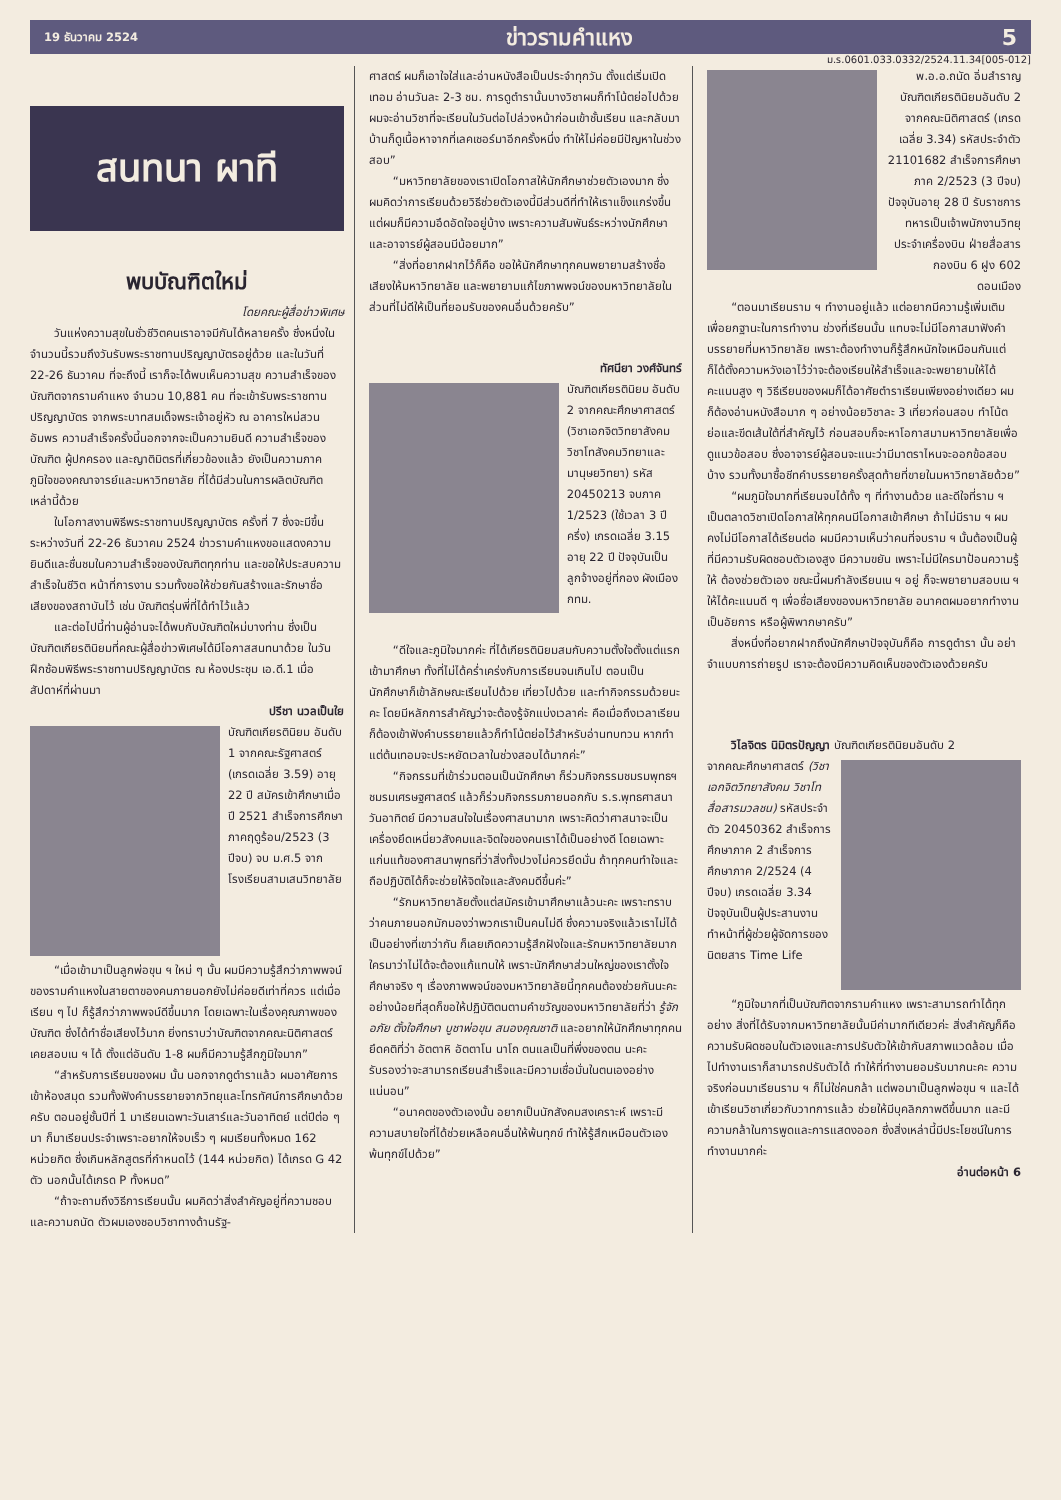19 ธันวาคม 2524 ข่าวรามคำแหง 5
ม.ร.0601.033.0332/2524.11.34[005-012]
สนทนา ผาที
พบบัณฑิตใหม่
โดยคณะผู้สื่อข่าวพิเศษ
วันแห่งความสุขในชั่วชีวิตคนเราอาจมีกันได้หลายครั้ง ซึ่งหนึ่งในจำนวนนี้รวมถึงวันรับพระราชทานปริญญาบัตรอยู่ด้วย และในวันที่ 22-26 ธันวาคม ที่จะถึงนี้ เราก็จะได้พบเห็นความสุข ความสำเร็จของบัณฑิตจากรามคำแหง จำนวน 10,881 คน ที่จะเข้ารับพระราชทานปริญญาบัตร จากพระบาทสมเด็จพระเจ้าอยู่หัว ณ อาคารใหม่สวนอัมพร ความสำเร็จครั้งนี้นอกจากจะเป็นความยินดี ความสำเร็จของบัณฑิต ผู้ปกครอง และญาติมิตรที่เกี่ยวข้องแล้ว ยังเป็นความภาคภูมิใจของคณาจารย์และมหาวิทยาลัย ที่ได้มีส่วนในการผลิตบัณฑิตเหล่านี้ด้วย
ในโอกาสงานพิธีพระราชทานปริญญาบัตร ครั้งที่ 7 ซึ่งจะมีขึ้นระหว่างวันที่ 22-26 ธันวาคม 2524 ข่าวรามคำแหงขอแสดงความยินดีและชื่นชมในความสำเร็จของบัณฑิตทุกท่าน และขอให้ประสบความสำเร็จในชีวิต หน้าที่การงาน รวมทั้งขอให้ช่วยกันสร้างและรักษาชื่อเสียงของสถาบันไว้ เช่น บัณฑิตรุ่นพี่ที่ได้ทำไว้แล้ว
และต่อไปนี้ท่านผู้อ่านจะได้พบกับบัณฑิตใหม่บางท่าน ซึ่งเป็นบัณฑิตเกียรตินิยมที่คณะผู้สื่อข่าวพิเศษได้มีโอกาสสนทนาด้วย ในวันฝึกซ้อมพิธีพระราชทานปริญญาบัตร ณ ห้องประชุม เอ.ดี.1 เมื่อสัปดาห์ที่ผ่านมา
ปรีชา นวลเป็นใย
บัณฑิตเกียรตินิยม อันดับ 1 จากคณะรัฐศาสตร์ (เกรดเฉลี่ย 3.59) อายุ 22 ปี สมัครเข้าศึกษาเมื่อปี 2521 สำเร็จการศึกษาภาคฤดูร้อน/2523 (3 ปีจบ) จบ ม.ศ.5 จากโรงเรียนสามเสนวิทยาลัย
“เมื่อเข้ามาเป็นลูกพ่อขุน ฯ ใหม่ ๆ นั้น ผมมีความรู้สึกว่าภาพพจน์ของรามคำแหงในสายตาของคนภายนอกยังไม่ค่อยดีเท่าที่ควร แต่เมื่อเรียน ๆ ไป ก็รู้สึกว่าภาพพจน์ดีขึ้นมาก โดยเฉพาะในเรื่องคุณภาพของบัณฑิต ซึ่งได้ทำชื่อเสียงไว้มาก ยิ่งทราบว่าบัณฑิตจากคณะนิติศาสตร์ เคยสอบเน ฯ ได้ ตั้งแต่อันดับ 1-8 ผมก็มีความรู้สึกภูมิใจมาก”
“สำหรับการเรียนของผม นั้น นอกจากดูตำราแล้ว ผมอาศัยการเข้าห้องสมุด รวมทั้งฟังคำบรรยายจากวิทยุและโทรทัศน์การศึกษาด้วยครับ ตอนอยู่ชั้นปีที่ 1 มาเรียนเฉพาะวันเสาร์และวันอาทิตย์ แต่ปีต่อ ๆ มา ก็มาเรียนประจำเพราะอยากให้จบเร็ว ๆ ผมเรียนทั้งหมด 162 หน่วยกิต ซึ่งเกินหลักสูตรที่กำหนดไว้ (144 หน่วยกิต) ได้เกรด G 42 ตัว นอกนั้นได้เกรด P ทั้งหมด”
“ถ้าจะถามถึงวิธีการเรียนนั้น ผมคิดว่าสิ่งสำคัญอยู่ที่ความชอบและความถนัด ตัวผมเองชอบวิชาทางด้านรัฐ-
ศาสตร์ ผมก็เอาใจใส่และอ่านหนังสือเป็นประจำทุกวัน ตั้งแต่เริ่มเปิดเทอม อ่านวันละ 2-3 ชม. การดูตำรานั้นบางวิชาผมก็ทำโน้ตย่อไปด้วย ผมจะอ่านวิชาที่จะเรียนในวันต่อไปล่วงหน้าก่อนเข้าชั้นเรียน และกลับมาบ้านก็ดูเนื้อหาจากที่เลคเชอร์มาอีกครั้งหนึ่ง ทำให้ไม่ค่อยมีปัญหาในช่วงสอบ”
“มหาวิทยาลัยของเราเปิดโอกาสให้นักศึกษาช่วยตัวเองมาก ซึ่งผมคิดว่าการเรียนด้วยวิธีช่วยตัวเองนี้มีส่วนดีที่ทำให้เราแข็งแกร่งขึ้น แต่ผมก็มีความอึดอัดใจอยู่บ้าง เพราะความสัมพันธ์ระหว่างนักศึกษาและอาจารย์ผู้สอนมีน้อยมาก”
“สิ่งที่อยากฝากไว้ก็คือ ขอให้นักศึกษาทุกคนพยายามสร้างชื่อเสียงให้มหาวิทยาลัย และพยายามแก้ไขภาพพจน์ของมหาวิทยาลัยในส่วนที่ไม่ดีให้เป็นที่ยอมรับของคนอื่นด้วยครับ”
ทัศนียา วงศ์จันทร์
บัณฑิตเกียรตินิยม อันดับ 2 จากคณะศึกษาศาสตร์ (วิชาเอกจิตวิทยาสังคม วิชาโทสังคมวิทยาและมานุษยวิทยา) รหัส 20450213 จบภาค 1/2523 (ใช้เวลา 3 ปีครึ่ง) เกรดเฉลี่ย 3.15 อายุ 22 ปี ปัจจุบันเป็นลูกจ้างอยู่ที่กอง ผังเมือง กทม.
“ดีใจและภูมิใจมากค่ะ ที่ได้เกียรตินิยมสมกับความตั้งใจตั้งแต่แรกเข้ามาศึกษา ทั้งที่ไม่ได้คร่ำเคร่งกับการเรียนจนเกินไป ตอนเป็นนักศึกษาก็เข้าลักษณะเรียนไปด้วย เที่ยวไปด้วย และทำกิจกรรมด้วยนะคะ โดยมีหลักการสำคัญว่าจะต้องรู้จักแบ่งเวลาค่ะ คือเมื่อถึงเวลาเรียนก็ต้องเข้าฟังคำบรรยายแล้วก็ทำโน้ตย่อไว้สำหรับอ่านทบทวน หากทำแต่ต้นเทอมจะประหยัดเวลาในช่วงสอบได้มากค่ะ”
“กิจกรรมที่เข้าร่วมตอนเป็นนักศึกษา ก็ร่วมกิจกรรมชมรมพุทธฯ ชมรมเศรษฐศาสตร์ แล้วก็ร่วมกิจกรรมภายนอกกับ ร.ร.พุทธศาสนาวันอาทิตย์ มีความสนใจในเรื่องศาสนามาก เพราะคิดว่าศาสนาจะเป็นเครื่องยึดเหนี่ยวสังคมและจิตใจของคนเราได้เป็นอย่างดี โดยเฉพาะแก่นแท้ของศาสนาพุทธที่ว่าสิ่งทั้งปวงไม่ควรยึดมั่น ถ้าทุกคนทำใจและถือปฏิบัติได้ก็จะช่วยให้จิตใจและสังคมดีขึ้นค่ะ”
“รักมหาวิทยาลัยตั้งแต่สมัครเข้ามาศึกษาแล้วนะคะ เพราะทราบว่าคนภายนอกมักมองว่าพวกเราเป็นคนไม่ดี ซึ่งความจริงแล้วเราไม่ได้เป็นอย่างที่เขาว่ากัน ก็เลยเกิดความรู้สึกฝังใจและรักมหาวิทยาลัยมาก ใครมาว่าไม่ได้จะต้องแก้แทนให้ เพราะนักศึกษาส่วนใหญ่ของเราตั้งใจศึกษาจริง ๆ เรื่องภาพพจน์ของมหาวิทยาลัยนี้ทุกคนต้องช่วยกันนะคะ อย่างน้อยที่สุดก็ขอให้ปฏิบัติตนตามคำขวัญของมหาวิทยาลัยที่ว่า รู้จักอภัย ตั้งใจศึกษา บูชาพ่อขุน สนองคุณชาติ และอยากให้นักศึกษาทุกคนยึดคติที่ว่า อัตตาหิ อัตตาโน นาโถ ตนแลเป็นที่พึ่งของตน นะคะ รับรองว่าจะสามารถเรียนสำเร็จและมีความเชื่อมั่นในตนเองอย่างแน่นอน”
“อนาคตของตัวเองนั้น อยากเป็นนักสังคมสงเคราะห์ เพราะมีความสบายใจที่ได้ช่วยเหลือคนอื่นให้พ้นทุกข์ ทำให้รู้สึกเหมือนตัวเองพ้นทุกข์ไปด้วย”
พ.อ.อ.ถนัด อิ่มสำราญ บัณฑิตเกียรตินิยมอันดับ 2 จากคณะนิติศาสตร์ (เกรดเฉลี่ย 3.34) รหัสประจำตัว 21101682 สำเร็จการศึกษา ภาค 2/2523 (3 ปีจบ) ปัจจุบันอายุ 28 ปี รับราชการทหารเป็นเจ้าพนักงานวิทยุประจำเครื่องบิน ฝ่ายสื่อสารกองบิน 6 ฝูง 602 ดอนเมือง
“ตอนมาเรียนราม ฯ ทำงานอยู่แล้ว แต่อยากมีความรู้เพิ่มเติมเพื่อยกฐานะในการทำงาน ช่วงที่เรียนนั้น แทบจะไม่มีโอกาสมาฟังคำบรรยายที่มหาวิทยาลัย เพราะต้องทำงานก็รู้สึกหนักใจเหมือนกันแต่ก็ได้ตั้งความหวังเอาไว้ว่าจะต้องเรียนให้สำเร็จและจะพยายามให้ได้คะแนนสูง ๆ วิธีเรียนของผมก็ได้อาศัยตำราเรียนเพียงอย่างเดียว ผมก็ต้องอ่านหนังสือมาก ๆ อย่างน้อยวิชาละ 3 เที่ยวก่อนสอบ ทำโน้ตย่อและขีดเส้นใต้ที่สำคัญไว้ ก่อนสอบก็จะหาโอกาสมามหาวิทยาลัยเพื่อดูแนวข้อสอบ ซึ่งอาจารย์ผู้สอนจะแนะว่ามีมาตราไหนจะออกข้อสอบบ้าง รวมทั้งมาซื้อชีทคำบรรยายครั้งสุดท้ายที่ขายในมหาวิทยาลัยด้วย”
“ผมภูมิใจมากที่เรียนจบได้ทั้ง ๆ ที่ทำงานด้วย และดีใจที่ราม ฯ เป็นตลาดวิชาเปิดโอกาสให้ทุกคนมีโอกาสเข้าศึกษา ถ้าไม่มีราม ฯ ผมคงไม่มีโอกาสได้เรียนต่อ ผมมีความเห็นว่าคนที่จบราม ฯ นั้นต้องเป็นผู้ที่มีความรับผิดชอบตัวเองสูง มีความขยัน เพราะไม่มีใครมาป้อนความรู้ให้ ต้องช่วยตัวเอง ขณะนี้ผมกำลังเรียนเน ฯ อยู่ ก็จะพยายามสอบเน ฯ ให้ได้คะแนนดี ๆ เพื่อชื่อเสียงของมหาวิทยาลัย อนาคตผมอยากทำงานเป็นอัยการ หรือผู้พิพากษาครับ”
สิ่งหนึ่งที่อยากฝากถึงนักศึกษาปัจจุบันก็คือ การดูตำรา นั้น อย่าจำแบบการถ่ายรูป เราจะต้องมีความคิดเห็นของตัวเองด้วยครับ
วิไลจิตร นิมิตรปัญญา บัณฑิตเกียรตินิยมอันดับ 2
จากคณะศึกษาศาสตร์ (วิชาเอกจิตวิทยาสังคม วิชาโทสื่อสารมวลชน) รหัสประจำตัว 20450362 สำเร็จการศึกษาภาค 2 สำเร็จการศึกษาภาค 2/2524 (4 ปีจบ) เกรดเฉลี่ย 3.34 ปัจจุบันเป็นผู้ประสานงาน ทำหน้าที่ผู้ช่วยผู้จัดการของนิตยสาร Time Life
“ภูมิใจมากที่เป็นบัณฑิตจากรามคำแหง เพราะสามารถทำได้ทุกอย่าง สิ่งที่ได้รับจากมหาวิทยาลัยนั้นมีค่ามากทีเดียวค่ะ สิ่งสำคัญก็คือความรับผิดชอบในตัวเองและการปรับตัวให้เข้ากับสภาพแวดล้อม เมื่อไปทำงานเราก็สามารถปรับตัวได้ ทำให้ที่ทำงานยอมรับมากนะคะ ความจริงก่อนมาเรียนราม ฯ ก็ไม่ใช่คนกล้า แต่พอมาเป็นลูกพ่อขุน ฯ และได้เข้าเรียนวิชาเกี่ยวกับวาทการแล้ว ช่วยให้มีบุคลิกภาพดีขึ้นมาก และมีความกล้าในการพูดและการแสดงออก ซึ่งสิ่งเหล่านี้มีประโยชน์ในการทำงานมากค่ะ
อ่านต่อหน้า 6